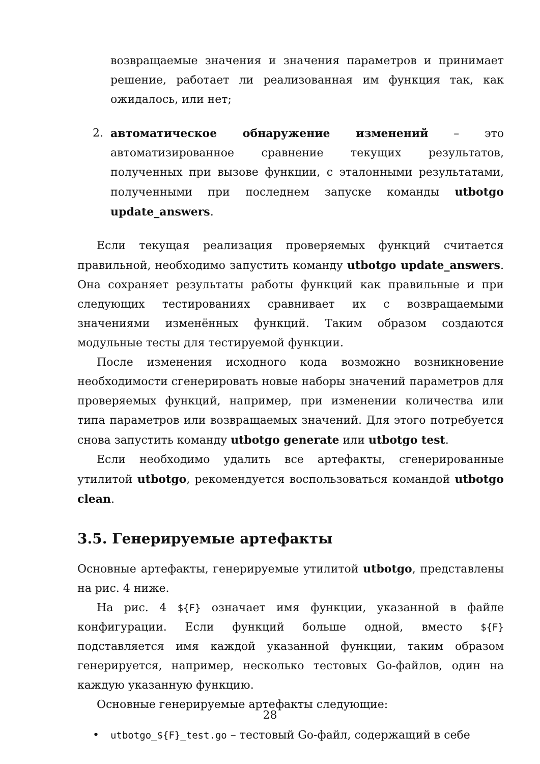возвращаемые значения и значения параметров и принимает решение, работает ли реализованная им функция так, как ожидалось, или нет;
2. автоматическое обнаружение изменений – это автоматизированное сравнение текущих результатов, полученных при вызове функции, с эталонными результатами, полученными при последнем запуске команды utbotgo update_answers.
Если текущая реализация проверяемых функций считается правильной, необходимо запустить команду utbotgo update_answers. Она сохраняет результаты работы функций как правильные и при следующих тестированиях сравнивает их с возвращаемыми значениями изменённых функций. Таким образом создаются модульные тесты для тестируемой функции.
После изменения исходного кода возможно возникновение необходимости сгенерировать новые наборы значений параметров для проверяемых функций, например, при изменении количества или типа параметров или возвращаемых значений. Для этого потребуется снова запустить команду utbotgo generate или utbotgo test.
Если необходимо удалить все артефакты, сгенерированные утилитой utbotgo, рекомендуется воспользоваться командой utbotgo clean.
3.5. Генерируемые артефакты
Основные артефакты, генерируемые утилитой utbotgo, представлены на рис. 4 ниже.
На рис. 4 ${F} означает имя функции, указанной в файле конфигурации. Если функций больше одной, вместо ${F} подставляется имя каждой указанной функции, таким образом генерируется, например, несколько тестовых Go-файлов, один на каждую указанную функцию.
Основные генерируемые артефакты следующие:
•
utbotgo_${F}_test.go – тестовый Go-файл, содержащий в себе
28